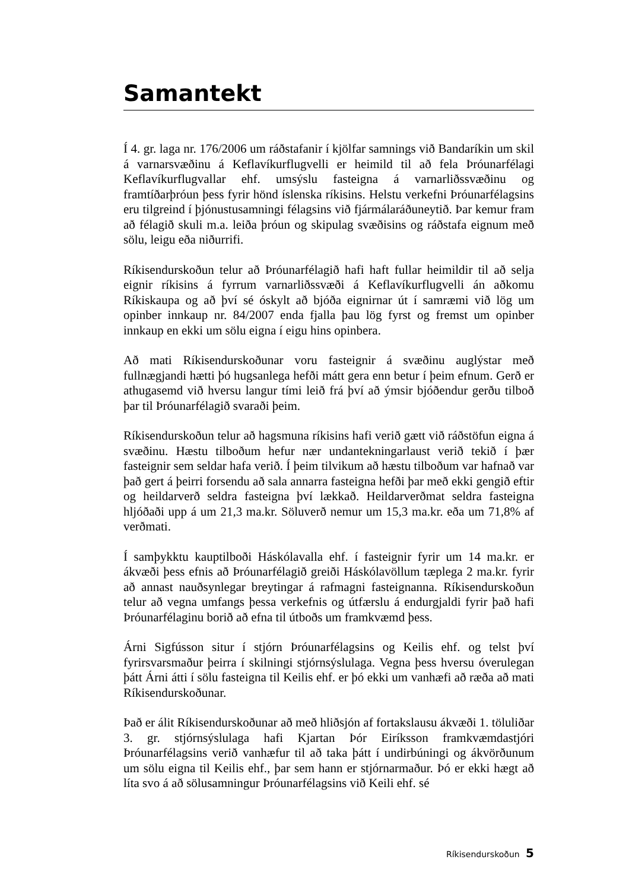Samantekt
Í 4. gr. laga nr. 176/2006 um ráðstafanir í kjölfar samnings við Bandaríkin um skil á varnarsvæðinu á Keflavíkurflugvelli er heimild til að fela Þróunarfélagi Keflavíkurflugvallar ehf. umsýslu fasteigna á varnarliðssvæðinu og framtíðarþróun þess fyrir hönd íslenska ríkisins. Helstu verkefni Þróunarfélagsins eru tilgreind í þjónustusamningi félagsins við fjármálaráðuneytið. Þar kemur fram að félagið skuli m.a. leiða þróun og skipulag svæðisins og ráðstafa eignum með sölu, leigu eða niðurrifi.
Ríkisendurskoðun telur að Þróunarfélagið hafi haft fullar heimildir til að selja eignir ríkisins á fyrrum varnarliðssvæði á Keflavíkurflugvelli án aðkomu Ríkiskaupa og að því sé óskylt að bjóða eignirnar út í samræmi við lög um opinber innkaup nr. 84/2007 enda fjalla þau lög fyrst og fremst um opinber innkaup en ekki um sölu eigna í eigu hins opinbera.
Að mati Ríkisendurskoðunar voru fasteignir á svæðinu auglýstar með fullnægjandi hætti þó hugsanlega hefði mátt gera enn betur í þeim efnum. Gerð er athugasemd við hversu langur tími leið frá því að ýmsir bjóðendur gerðu tilboð þar til Þróunarfélagið svaraði þeim.
Ríkisendurskoðun telur að hagsmuna ríkisins hafi verið gætt við ráðstöfun eigna á svæðinu. Hæstu tilboðum hefur nær undantekningarlaust verið tekið í þær fasteignir sem seldar hafa verið. Í þeim tilvikum að hæstu tilboðum var hafnað var það gert á þeirri forsendu að sala annarra fasteigna hefði þar með ekki gengið eftir og heildarverð seldra fasteigna því lækkað. Heildarverðmat seldra fasteigna hljóðaði upp á um 21,3 ma.kr. Söluverð nemur um 15,3 ma.kr. eða um 71,8% af verðmati.
Í samþykktu kauptilboði Háskólavalla ehf. í fasteignir fyrir um 14 ma.kr. er ákvæði þess efnis að Þróunarfélagið greiði Háskólavöllum tæplega 2 ma.kr. fyrir að annast nauðsynlegar breytingar á rafmagni fasteignanna. Ríkisendurskoðun telur að vegna umfangs þessa verkefnis og útfærslu á endurgjaldi fyrir það hafi Þróunarfélaginu borið að efna til útboðs um framkvæmd þess.
Árni Sigfússon situr í stjórn Þróunarfélagsins og Keilis ehf. og telst því fyrirsvarsmaður þeirra í skilningi stjórnsýslulaga. Vegna þess hversu óverulegan þátt Árni átti í sölu fasteigna til Keilis ehf. er þó ekki um vanhæfi að ræða að mati Ríkisendurskoðunar.
Það er álit Ríkisendurskoðunar að með hliðsjón af fortakslausu ákvæði 1. töluliðar 3. gr. stjórnsýslulaga hafi Kjartan Þór Eiríksson framkvæmdastjóri Þróunarfélagsins verið vanhæfur til að taka þátt í undirbúningi og ákvörðunum um sölu eigna til Keilis ehf., þar sem hann er stjórnarmaður. Þó er ekki hægt að líta svo á að sölusamningur Þróunarfélagsins við Keili ehf. sé
Ríkisendurskoðun 5